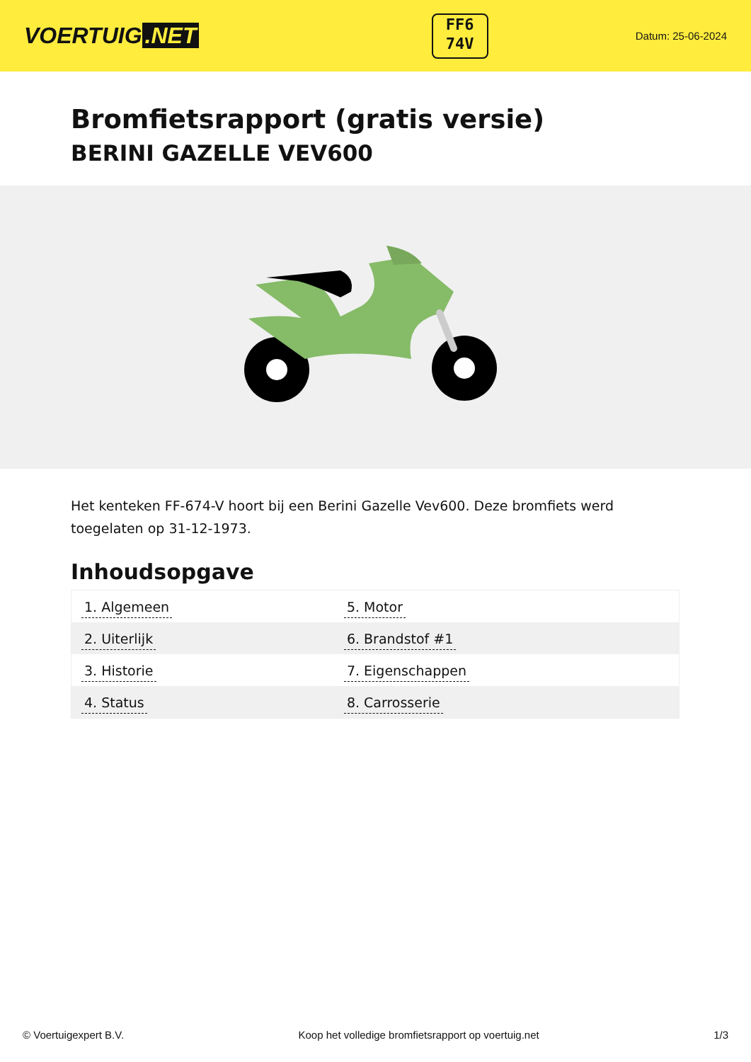VOERTUIG.NET
FF6
74V
Datum: 25-06-2024
Bromfietsrapport (gratis versie)
BERINI GAZELLE VEV600
Het kenteken FF-674-V hoort bij een Berini Gazelle Vev600. Deze bromfiets werd toegelaten op 31-12-1973.
Inhoudsopgave
| 1. Algemeen | 5. Motor |
| 2. Uiterlijk | 6. Brandstof #1 |
| 3. Historie | 7. Eigenschappen |
| 4. Status | 8. Carrosserie |
© Voertuigexpert B.V. Koop het volledige bromfietsrapport op voertuig.net 1/3